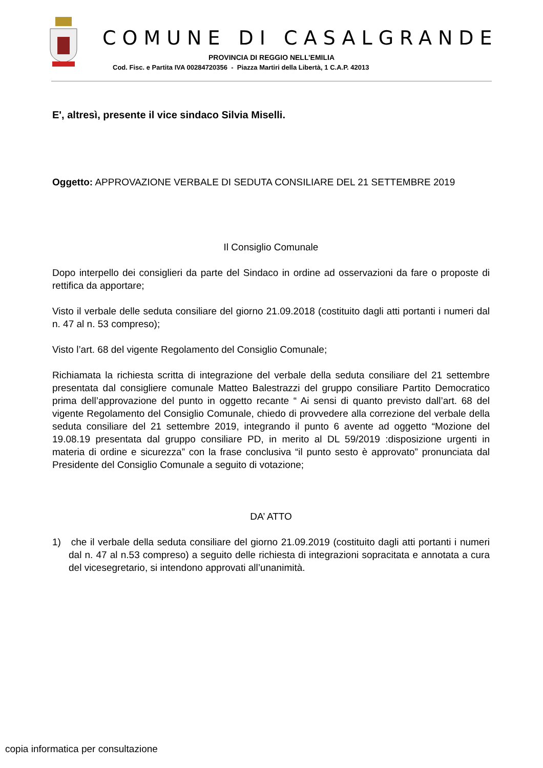COMUNE DI CASALGRANDE
PROVINCIA DI REGGIO NELL’EMILIA
Cod. Fisc. e Partita IVA 00284720356 - Piazza Martiri della Libertà, 1 C.A.P. 42013
E', altresì, presente il vice sindaco Silvia Miselli.
Oggetto: APPROVAZIONE VERBALE DI SEDUTA CONSILIARE DEL 21 SETTEMBRE 2019
Il Consiglio Comunale
Dopo interpello dei consiglieri da parte del Sindaco in ordine ad osservazioni da fare o proposte di rettifica da apportare;
Visto il verbale delle seduta consiliare del giorno 21.09.2018 (costituito dagli atti portanti i numeri dal n. 47 al n. 53 compreso);
Visto l’art. 68 del vigente Regolamento del Consiglio Comunale;
Richiamata la richiesta scritta di integrazione del verbale della seduta consiliare del 21 settembre presentata dal consigliere comunale Matteo Balestrazzi del gruppo consiliare Partito Democratico prima dell’approvazione del punto in oggetto recante “ Ai sensi di quanto previsto dall’art. 68 del vigente Regolamento del Consiglio Comunale, chiedo di provvedere alla correzione del verbale della seduta consiliare del 21 settembre 2019, integrando il punto 6 avente ad oggetto “Mozione del 19.08.19 presentata dal gruppo consiliare PD, in merito al DL 59/2019 :disposizione urgenti in materia di ordine e sicurezza” con la frase conclusiva “il punto sesto è approvato” pronunciata dal Presidente del Consiglio Comunale a seguito di votazione;
DA’ ATTO
1) che il verbale della seduta consiliare del giorno 21.09.2019 (costituito dagli atti portanti i numeri dal n. 47 al n.53 compreso) a seguito delle richiesta di integrazioni sopracitata e annotata a cura del vicesegretario, si intendono approvati all’unanimità.
copia informatica per consultazione